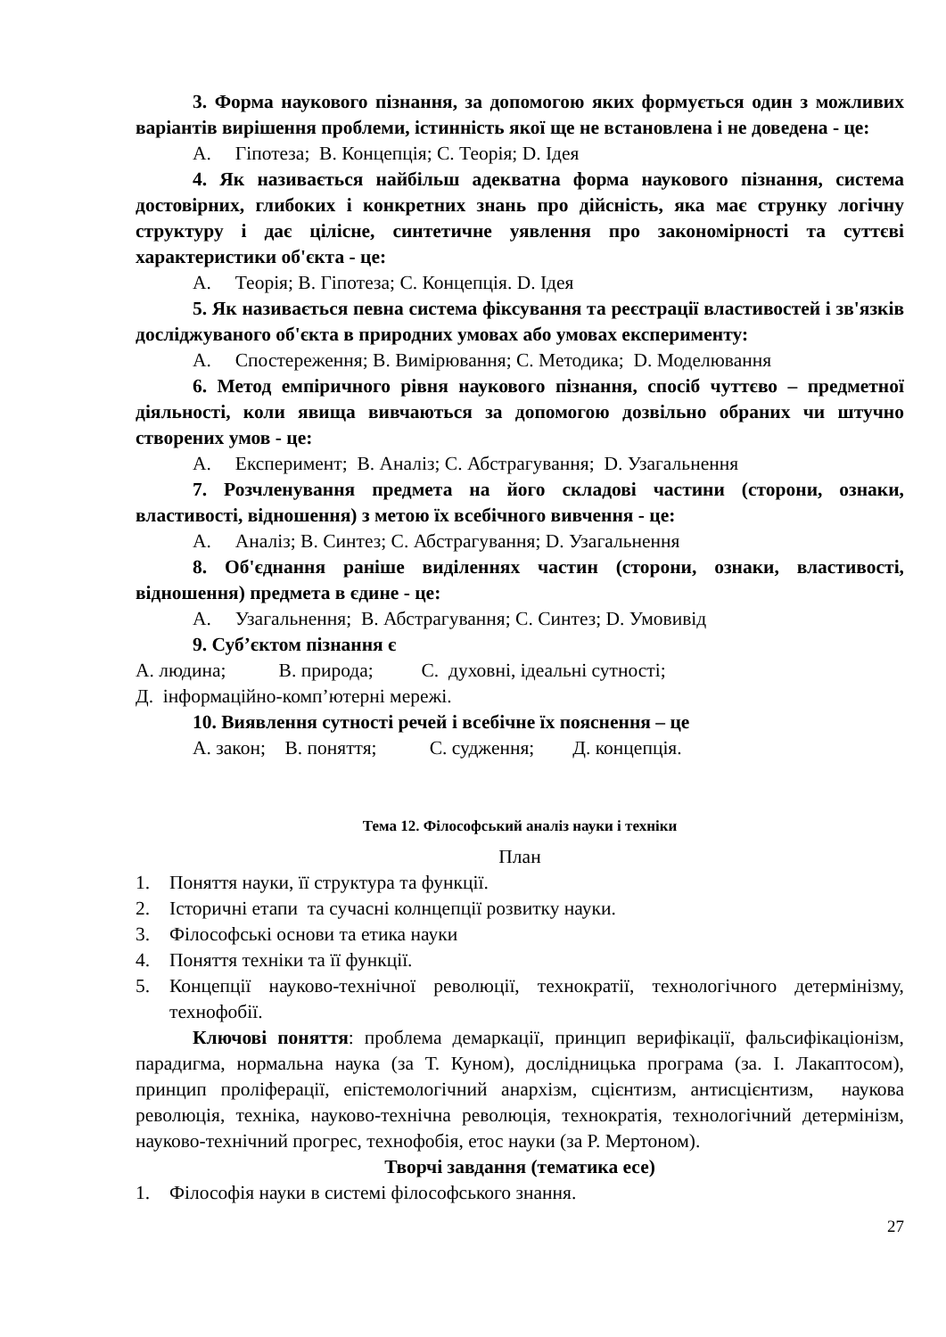3. Форма наукового пізнання, за допомогою яких формується один з можливих варіантів вирішення проблеми, істинність якої ще не встановлена і не доведена - це:
А. Гіпотеза; В. Концепція; С. Теорія; D. Ідея
4. Як називається найбільш адекватна форма наукового пізнання, система достовірних, глибоких і конкретних знань про дійсність, яка має струнку логічну структуру і дає цілісне, синтетичне уявлення про закономірності та суттєві характеристики об'єкта - це:
А. Теорія; В. Гіпотеза; С. Концепція. D. Ідея
5. Як називається певна система фіксування та реєстрації властивостей і зв'язків досліджуваного об'єкта в природних умовах або умовах експерименту:
А. Спостереження; В. Вимірювання; С. Методика; D. Моделювання
6. Метод емпіричного рівня наукового пізнання, спосіб чуттєво – предметної діяльності, коли явища вивчаються за допомогою дозвільно обраних чи штучно створених умов - це:
А. Експеримент; В. Аналіз; С. Абстрагування; D. Узагальнення
7. Розчленування предмета на його складові частини (сторони, ознаки, властивості, відношення) з метою їх всебічного вивчення - це:
А. Аналіз; В. Синтез; С. Абстрагування; D. Узагальнення
8. Об'єднання раніше виділеннях частин (сторони, ознаки, властивості, відношення) предмета в єдине - це:
А. Узагальнення; В. Абстрагування; С. Синтез; D. Умовивід
9. Суб’єктом пізнання є
А. людина; В. природа; С. духовні, ідеальні сутності;
Д. інформаційно-комп’ютерні мережі.
10. Виявлення сутності речей і всебічне їх пояснення – це
А. закон; В. поняття; С. судження; Д. концепція.
Тема 12. Філософський аналіз науки і техніки
План
1. Поняття науки, її структура та функції.
2. Історичні етапи та сучасні колнцепції розвитку науки.
3. Філософські основи та етика науки
4. Поняття техніки та її функції.
5. Концепції науково-технічної революції, технократії, технологічного детермінізму, технофобії.
Ключові поняття: проблема демаркації, принцип верифікації, фальсифікаціонізм, парадигма, нормальна наука (за Т. Куном), дослідницька програма (за. І. Лакаптосом), принцип проліферації, епістемологічний анархізм, сцієнтизм, антисцієнтизм, наукова революція, техніка, науково-технічна революція, технократія, технологічний детермінізм, науково-технічний прогрес, технофобія, етос науки (за Р. Мертоном).
Творчі завдання (тематика есе)
1. Філософія науки в системі філософського знання.
27